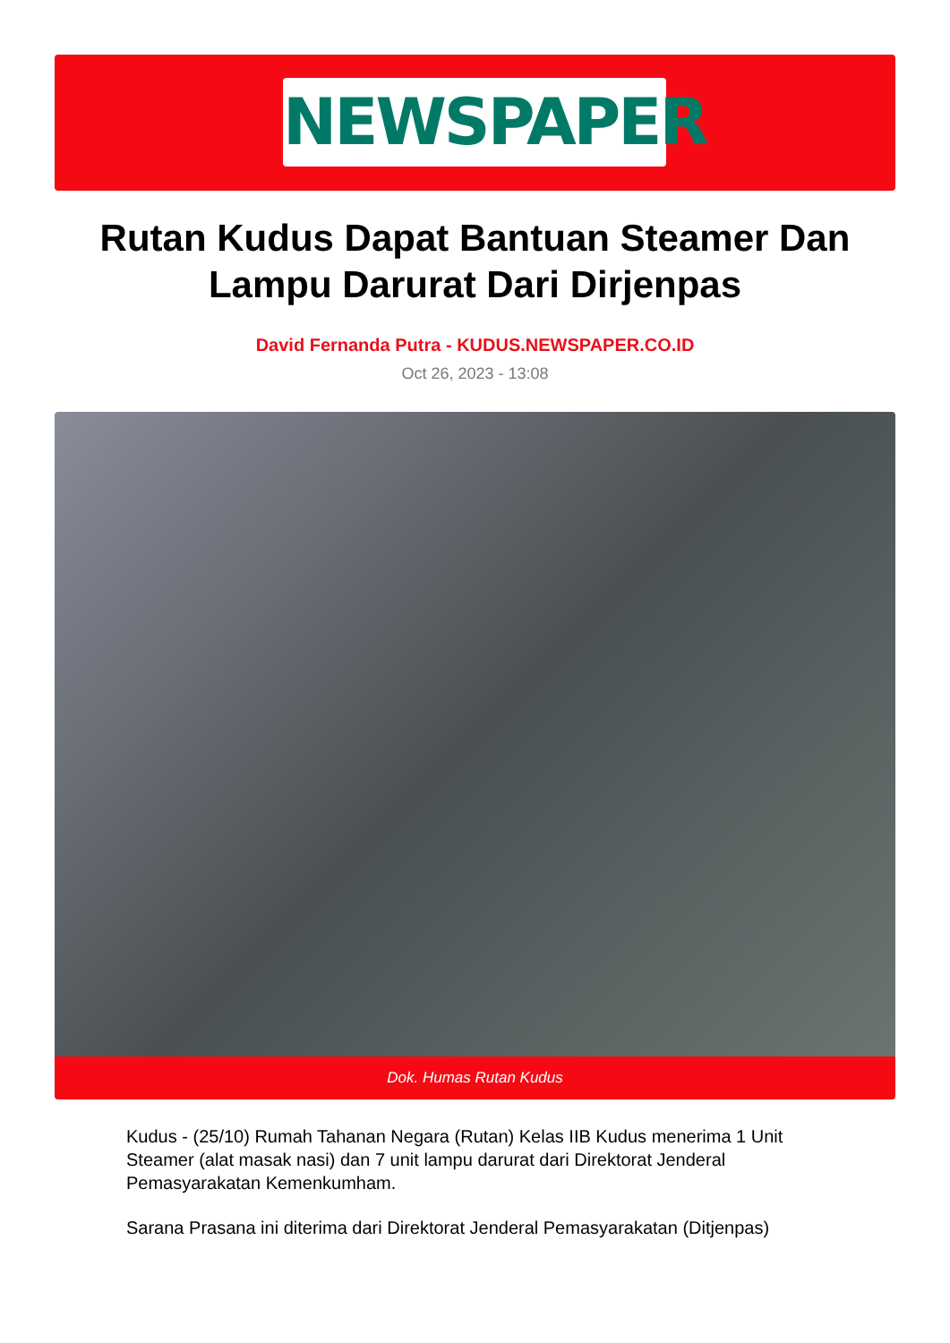NEWSPAPER
Rutan Kudus Dapat Bantuan Steamer Dan Lampu Darurat Dari Dirjenpas
David Fernanda Putra - KUDUS.NEWSPAPER.CO.ID
Oct 26, 2023 - 13:08
Dok. Humas Rutan Kudus
Kudus - (25/10) Rumah Tahanan Negara (Rutan) Kelas IIB Kudus menerima 1 Unit Steamer (alat masak nasi) dan 7 unit lampu darurat dari Direktorat Jenderal Pemasyarakatan Kemenkumham.
Sarana Prasana ini diterima dari Direktorat Jenderal Pemasyarakatan (Ditjenpas)